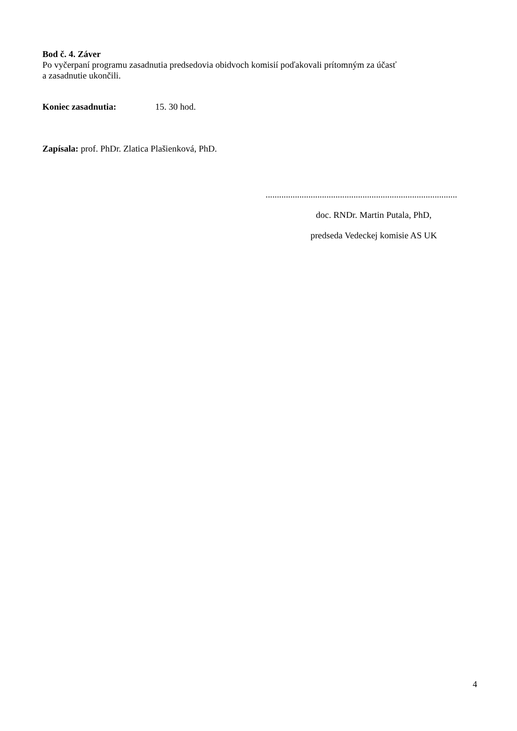Bod č. 4. Záver
Po vyčerpaní programu zasadnutia predsedovia obidvoch komisií poďakovali prítomným za účasť
a zasadnutie ukončili.
Koniec zasadnutia: 15. 30 hod.
Zapísala: prof. PhDr. Zlatica Plašienková, PhD.
.....................................................................................
doc. RNDr. Martin Putala, PhD,
predseda Vedeckej komisie AS UK
4